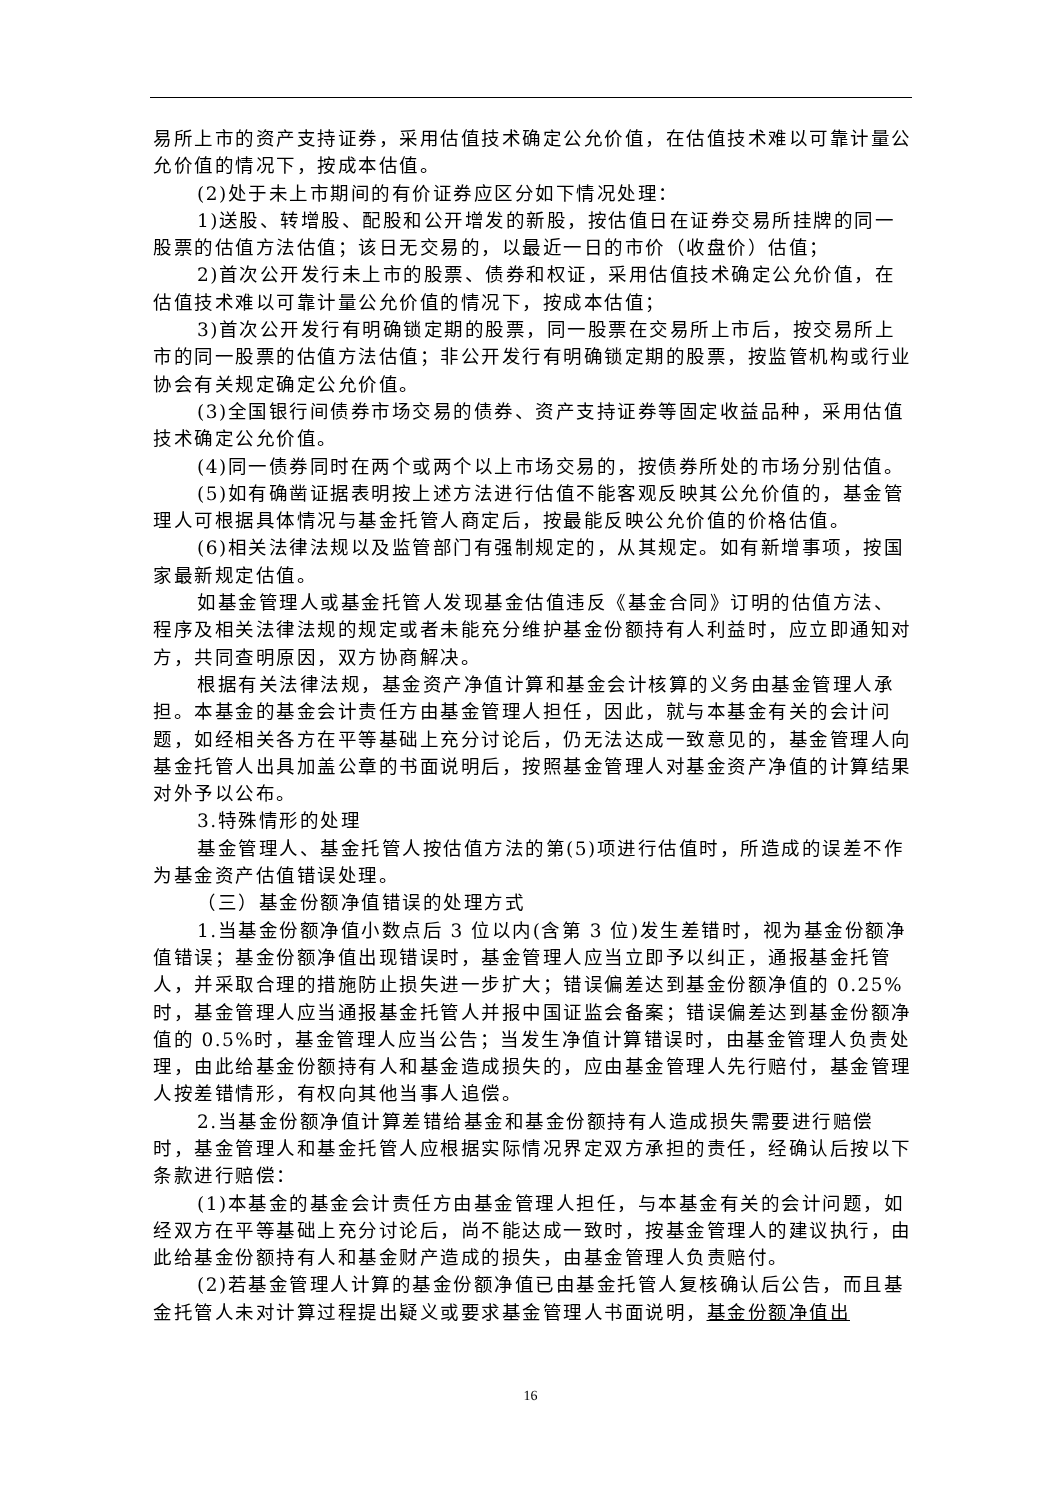易所上市的资产支持证券，采用估值技术确定公允价值，在估值技术难以可靠计量公允价值的情况下，按成本估值。
(2)处于未上市期间的有价证券应区分如下情况处理：
1)送股、转增股、配股和公开增发的新股，按估值日在证券交易所挂牌的同一股票的估值方法估值；该日无交易的，以最近一日的市价（收盘价）估值；
2)首次公开发行未上市的股票、债券和权证，采用估值技术确定公允价值，在估值技术难以可靠计量公允价值的情况下，按成本估值；
3)首次公开发行有明确锁定期的股票，同一股票在交易所上市后，按交易所上市的同一股票的估值方法估值；非公开发行有明确锁定期的股票，按监管机构或行业协会有关规定确定公允价值。
(3)全国银行间债券市场交易的债券、资产支持证券等固定收益品种，采用估值技术确定公允价值。
(4)同一债券同时在两个或两个以上市场交易的，按债券所处的市场分别估值。
(5)如有确凿证据表明按上述方法进行估值不能客观反映其公允价值的，基金管理人可根据具体情况与基金托管人商定后，按最能反映公允价值的价格估值。
(6)相关法律法规以及监管部门有强制规定的，从其规定。如有新增事项，按国家最新规定估值。
如基金管理人或基金托管人发现基金估值违反《基金合同》订明的估值方法、程序及相关法律法规的规定或者未能充分维护基金份额持有人利益时，应立即通知对方，共同查明原因，双方协商解决。
根据有关法律法规，基金资产净值计算和基金会计核算的义务由基金管理人承担。本基金的基金会计责任方由基金管理人担任，因此，就与本基金有关的会计问题，如经相关各方在平等基础上充分讨论后，仍无法达成一致意见的，基金管理人向基金托管人出具加盖公章的书面说明后，按照基金管理人对基金资产净值的计算结果对外予以公布。
3.特殊情形的处理
基金管理人、基金托管人按估值方法的第(5)项进行估值时，所造成的误差不作为基金资产估值错误处理。
（三）基金份额净值错误的处理方式
1.当基金份额净值小数点后 3 位以内(含第 3 位)发生差错时，视为基金份额净值错误；基金份额净值出现错误时，基金管理人应当立即予以纠正，通报基金托管人，并采取合理的措施防止损失进一步扩大；错误偏差达到基金份额净值的 0.25%时，基金管理人应当通报基金托管人并报中国证监会备案；错误偏差达到基金份额净值的 0.5%时，基金管理人应当公告；当发生净值计算错误时，由基金管理人负责处理，由此给基金份额持有人和基金造成损失的，应由基金管理人先行赔付，基金管理人按差错情形，有权向其他当事人追偿。
2.当基金份额净值计算差错给基金和基金份额持有人造成损失需要进行赔偿时，基金管理人和基金托管人应根据实际情况界定双方承担的责任，经确认后按以下条款进行赔偿：
(1)本基金的基金会计责任方由基金管理人担任，与本基金有关的会计问题，如经双方在平等基础上充分讨论后，尚不能达成一致时，按基金管理人的建议执行，由此给基金份额持有人和基金财产造成的损失，由基金管理人负责赔付。
(2)若基金管理人计算的基金份额净值已由基金托管人复核确认后公告，而且基金托管人未对计算过程提出疑义或要求基金管理人书面说明，基金份额净值出
16